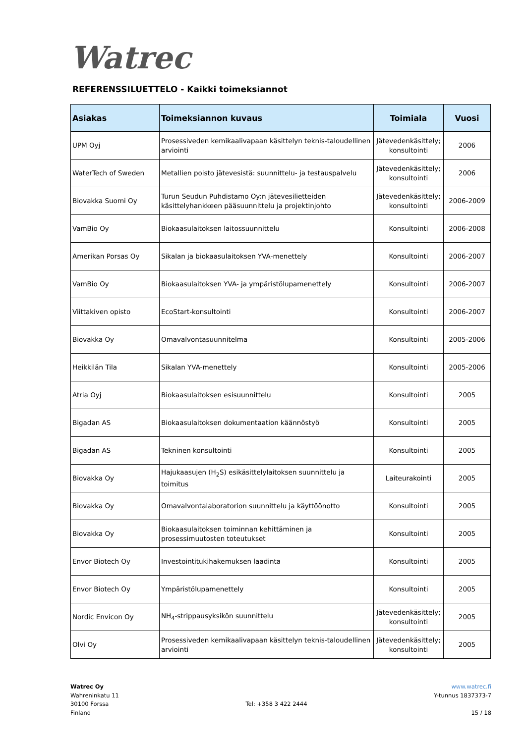Watrec
REFERENSSILUETTELO - Kaikki toimeksiannot
| Asiakas | Toimeksiannon kuvaus | Toimiala | Vuosi |
| --- | --- | --- | --- |
| UPM Oyj | Prosessiveden kemikaalivapaan käsittelyn teknis-taloudellinen arviointi | Jätevedenkäsittely; konsultointi | 2006 |
| WaterTech of Sweden | Metallien poisto jätevesistä: suunnittelu- ja testauspalvelu | Jätevedenkäsittely; konsultointi | 2006 |
| Biovakka Suomi Oy | Turun Seudun Puhdistamo Oy:n jätevesilietteiden käsittelyhankkeen pääsuunnittelu ja projektinjohto | Jätevedenkäsittely; konsultointi | 2006-2009 |
| VamBio Oy | Biokaasulaitoksen laitossuunnittelu | Konsultointi | 2006-2008 |
| Amerikan Porsas Oy | Sikalan ja biokaasulaitoksen YVA-menettely | Konsultointi | 2006-2007 |
| VamBio Oy | Biokaasulaitoksen YVA- ja ympäristölupamenettely | Konsultointi | 2006-2007 |
| Viittakiven opisto | EcoStart-konsultointi | Konsultointi | 2006-2007 |
| Biovakka Oy | Omavalvontasuunnitelma | Konsultointi | 2005-2006 |
| Heikkilän Tila | Sikalan YVA-menettely | Konsultointi | 2005-2006 |
| Atria Oyj | Biokaasulaitoksen esisuunnittelu | Konsultointi | 2005 |
| Bigadan AS | Biokaasulaitoksen dokumentaation käännöstyö | Konsultointi | 2005 |
| Bigadan AS | Tekninen konsultointi | Konsultointi | 2005 |
| Biovakka Oy | Hajukaasujen (H<sub>2</sub>S) esikäsittelylaitoksen suunnittelu ja toimitus | Laiteurakointi | 2005 |
| Biovakka Oy | Omavalvontalaboratorion suunnittelu ja käyttöönotto | Konsultointi | 2005 |
| Biovakka Oy | Biokaasulaitoksen toiminnan kehittäminen ja prosessimuutosten toteutukset | Konsultointi | 2005 |
| Envor Biotech Oy | Investointitukihakemuksen laadinta | Konsultointi | 2005 |
| Envor Biotech Oy | Ympäristölupamenettely | Konsultointi | 2005 |
| Nordic Envicon Oy | NH<sub>4</sub>-strippausyksikön suunnittelu | Jätevedenkäsittely; konsultointi | 2005 |
| Olvi Oy | Prosessiveden kemikaalivapaan käsittelyn teknis-taloudellinen arviointi | Jätevedenkäsittely; konsultointi | 2005 |
Watrec Oy
Wahreninkatu 11
30100 Forssa
Finland
Tel: +358 3 422 2444
www.watrec.fi
Y-tunnus 1837373-7
15 / 18